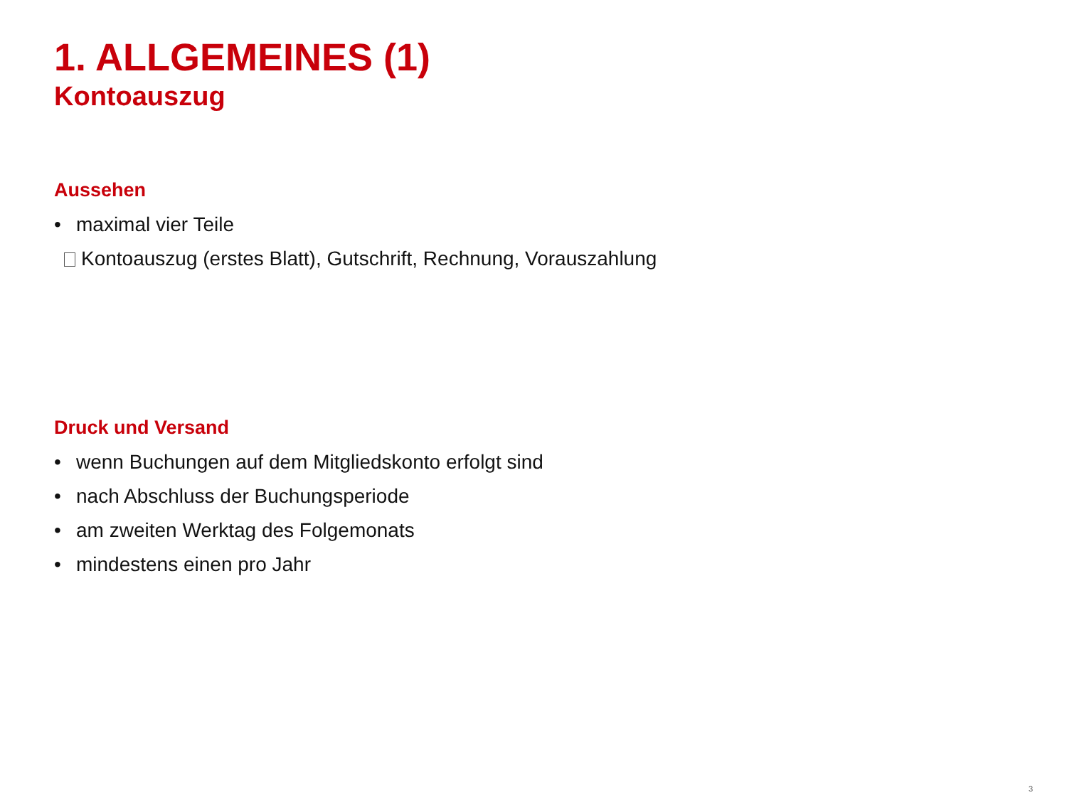1. ALLGEMEINES (1)
Kontoauszug
Aussehen
• maximal vier Teile
Kontoauszug (erstes Blatt), Gutschrift, Rechnung, Vorauszahlung
Druck und Versand
• wenn Buchungen auf dem Mitgliedskonto erfolgt sind
• nach Abschluss der Buchungsperiode
• am zweiten Werktag des Folgemonats
• mindestens einen pro Jahr
3